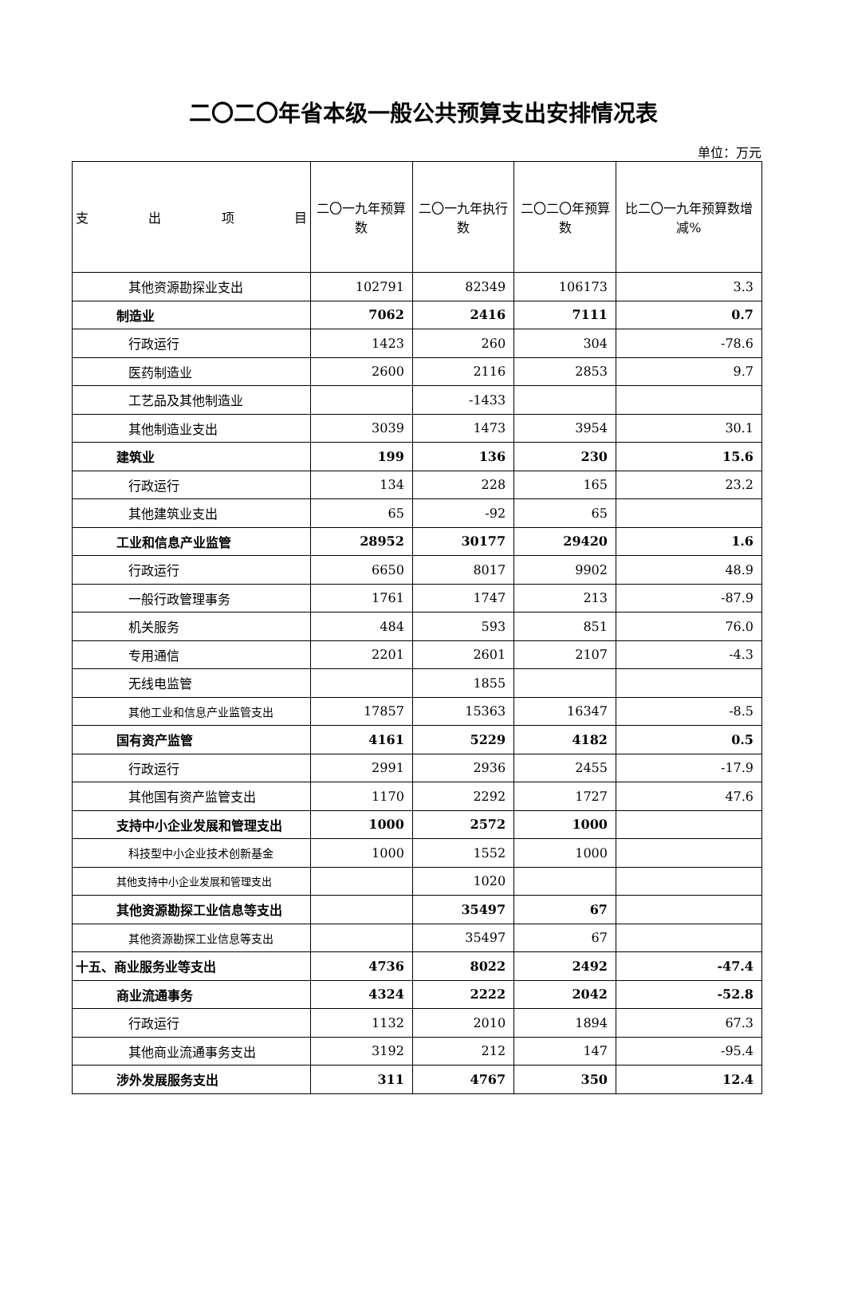二〇二〇年省本级一般公共预算支出安排情况表
单位：万元
| 支 出 项 目 | 二〇一九年预算数 | 二〇一九年执行数 | 二〇二〇年预算数 | 比二〇一九年预算数增减% |
| --- | --- | --- | --- | --- |
| 其他资源勘探业支出 | 102791 | 82349 | 106173 | 3.3 |
| 制造业 | 7062 | 2416 | 7111 | 0.7 |
| 行政运行 | 1423 | 260 | 304 | -78.6 |
| 医药制造业 | 2600 | 2116 | 2853 | 9.7 |
| 工艺品及其他制造业 | | -1433 | | |
| 其他制造业支出 | 3039 | 1473 | 3954 | 30.1 |
| 建筑业 | 199 | 136 | 230 | 15.6 |
| 行政运行 | 134 | 228 | 165 | 23.2 |
| 其他建筑业支出 | 65 | -92 | 65 | |
| 工业和信息产业监管 | 28952 | 30177 | 29420 | 1.6 |
| 行政运行 | 6650 | 8017 | 9902 | 48.9 |
| 一般行政管理事务 | 1761 | 1747 | 213 | -87.9 |
| 机关服务 | 484 | 593 | 851 | 76.0 |
| 专用通信 | 2201 | 2601 | 2107 | -4.3 |
| 无线电监管 | | 1855 | | |
| 其他工业和信息产业监管支出 | 17857 | 15363 | 16347 | -8.5 |
| 国有资产监管 | 4161 | 5229 | 4182 | 0.5 |
| 行政运行 | 2991 | 2936 | 2455 | -17.9 |
| 其他国有资产监管支出 | 1170 | 2292 | 1727 | 47.6 |
| 支持中小企业发展和管理支出 | 1000 | 2572 | 1000 | |
| 科技型中小企业技术创新基金 | 1000 | 1552 | 1000 | |
| 其他支持中小企业发展和管理支出 | | 1020 | | |
| 其他资源勘探工业信息等支出 | | 35497 | 67 | |
| 其他资源勘探工业信息等支出 | | 35497 | 67 | |
| 十五、商业服务业等支出 | 4736 | 8022 | 2492 | -47.4 |
| 商业流通事务 | 4324 | 2222 | 2042 | -52.8 |
| 行政运行 | 1132 | 2010 | 1894 | 67.3 |
| 其他商业流通事务支出 | 3192 | 212 | 147 | -95.4 |
| 涉外发展服务支出 | 311 | 4767 | 350 | 12.4 |